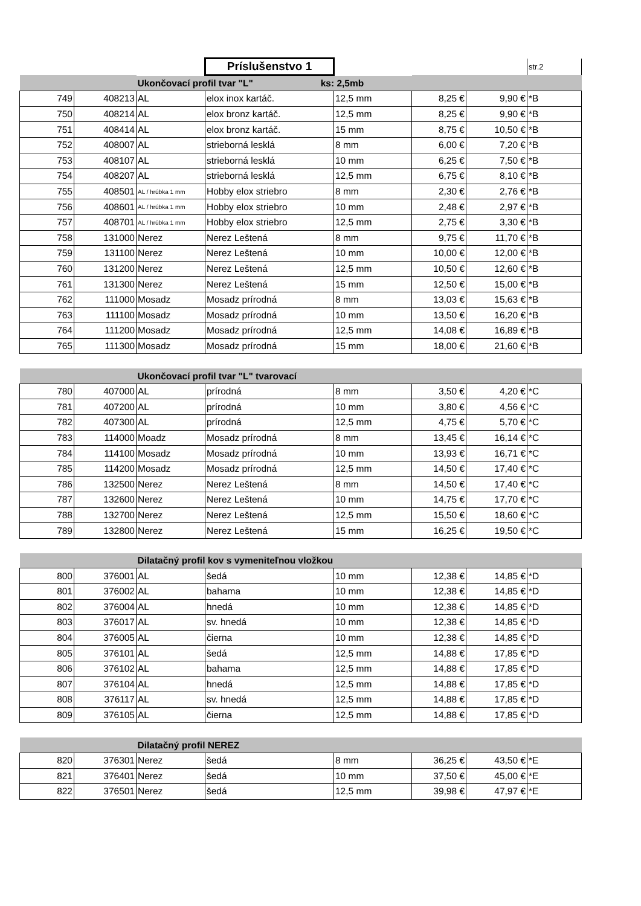| | | | Príslušenstvo 1 | | | | str.2 |
| | | Ukončovací profil tvar "L" ks: 2,5mb | | | | | |
| 749 | 408213 | AL | elox inox kartáč. | 12,5 mm | 8,25 € | 9,90 € | *B |
| 750 | 408214 | AL | elox bronz kartáč. | 12,5 mm | 8,25 € | 9,90 € | *B |
| 751 | 408414 | AL | elox bronz kartáč. | 15 mm | 8,75 € | 10,50 € | *B |
| 752 | 408007 | AL | strieborná lesklá | 8 mm | 6,00 € | 7,20 € | *B |
| 753 | 408107 | AL | strieborná lesklá | 10 mm | 6,25 € | 7,50 € | *B |
| 754 | 408207 | AL | strieborná lesklá | 12,5 mm | 6,75 € | 8,10 € | *B |
| 755 | 408501 | AL / hrúbka 1 mm | Hobby elox striebro | 8 mm | 2,30 € | 2,76 € | *B |
| 756 | 408601 | AL / hrúbka 1 mm | Hobby elox striebro | 10 mm | 2,48 € | 2,97 € | *B |
| 757 | 408701 | AL / hrúbka 1 mm | Hobby elox striebro | 12,5 mm | 2,75 € | 3,30 € | *B |
| 758 | 131000 | Nerez | Nerez Leštená | 8 mm | 9,75 € | 11,70 € | *B |
| 759 | 131100 | Nerez | Nerez Leštená | 10 mm | 10,00 € | 12,00 € | *B |
| 760 | 131200 | Nerez | Nerez Leštená | 12,5 mm | 10,50 € | 12,60 € | *B |
| 761 | 131300 | Nerez | Nerez Leštená | 15 mm | 12,50 € | 15,00 € | *B |
| 762 | 111000 | Mosadz | Mosadz prírodná | 8 mm | 13,03 € | 15,63 € | *B |
| 763 | 111100 | Mosadz | Mosadz prírodná | 10 mm | 13,50 € | 16,20 € | *B |
| 764 | 111200 | Mosadz | Mosadz prírodná | 12,5 mm | 14,08 € | 16,89 € | *B |
| 765 | 111300 | Mosadz | Mosadz prírodná | 15 mm | 18,00 € | 21,60 € | *B |
| | | Ukončovací profil tvar "L" tvarovací | | | | | |
| 780 | 407000 | AL | prírodná | 8 mm | 3,50 € | 4,20 € | *C |
| 781 | 407200 | AL | prírodná | 10 mm | 3,80 € | 4,56 € | *C |
| 782 | 407300 | AL | prírodná | 12,5 mm | 4,75 € | 5,70 € | *C |
| 783 | 114000 | Moadz | Mosadz prírodná | 8 mm | 13,45 € | 16,14 € | *C |
| 784 | 114100 | Mosadz | Mosadz prírodná | 10 mm | 13,93 € | 16,71 € | *C |
| 785 | 114200 | Mosadz | Mosadz prírodná | 12,5 mm | 14,50 € | 17,40 € | *C |
| 786 | 132500 | Nerez | Nerez Leštená | 8 mm | 14,50 € | 17,40 € | *C |
| 787 | 132600 | Nerez | Nerez Leštená | 10 mm | 14,75 € | 17,70 € | *C |
| 788 | 132700 | Nerez | Nerez Leštená | 12,5 mm | 15,50 € | 18,60 € | *C |
| 789 | 132800 | Nerez | Nerez Leštená | 15 mm | 16,25 € | 19,50 € | *C |
| | | Dilatačný profil kov s vymeniteľnou vložkou | | | | | |
| 800 | 376001 | AL | šedá | 10 mm | 12,38 € | 14,85 € | *D |
| 801 | 376002 | AL | bahama | 10 mm | 12,38 € | 14,85 € | *D |
| 802 | 376004 | AL | hnedá | 10 mm | 12,38 € | 14,85 € | *D |
| 803 | 376017 | AL | sv. hnedá | 10 mm | 12,38 € | 14,85 € | *D |
| 804 | 376005 | AL | čierna | 10 mm | 12,38 € | 14,85 € | *D |
| 805 | 376101 | AL | šedá | 12,5 mm | 14,88 € | 17,85 € | *D |
| 806 | 376102 | AL | bahama | 12,5 mm | 14,88 € | 17,85 € | *D |
| 807 | 376104 | AL | hnedá | 12,5 mm | 14,88 € | 17,85 € | *D |
| 808 | 376117 | AL | sv. hnedá | 12,5 mm | 14,88 € | 17,85 € | *D |
| 809 | 376105 | AL | čierna | 12,5 mm | 14,88 € | 17,85 € | *D |
| | | Dilatačný profil NEREZ | | | | | |
| 820 | 376301 | Nerez | šedá | 8 mm | 36,25 € | 43,50 € | *E |
| 821 | 376401 | Nerez | šedá | 10 mm | 37,50 € | 45,00 € | *E |
| 822 | 376501 | Nerez | šedá | 12,5 mm | 39,98 € | 47,97 € | *E |